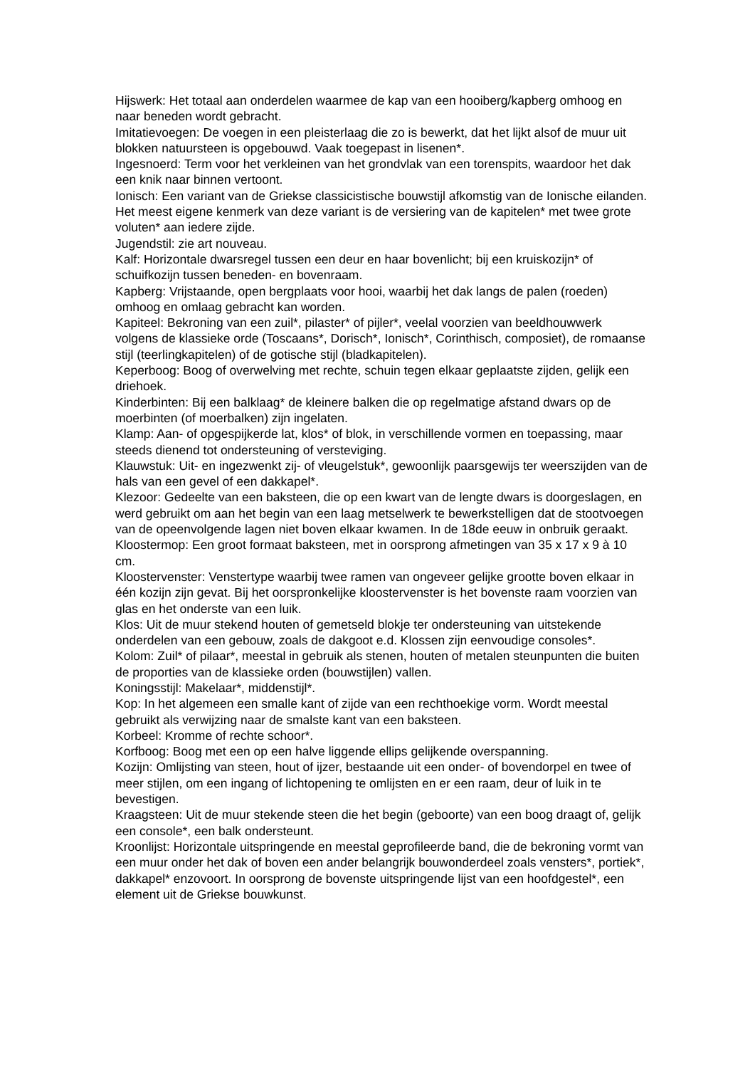Hijswerk: Het totaal aan onderdelen waarmee de kap van een hooiberg/kapberg omhoog en naar beneden wordt gebracht.
Imitatievoegen: De voegen in een pleisterlaag die zo is bewerkt, dat het lijkt alsof de muur uit blokken natuursteen is opgebouwd. Vaak toegepast in lisenen*.
Ingesnoerd: Term voor het verkleinen van het grondvlak van een torenspits, waardoor het dak een knik naar binnen vertoont.
Ionisch: Een variant van de Griekse classicistische bouwstijl afkomstig van de Ionische eilanden. Het meest eigene kenmerk van deze variant is de versiering van de kapitelen* met twee grote voluten* aan iedere zijde.
Jugendstil: zie art nouveau.
Kalf: Horizontale dwarsregel tussen een deur en haar bovenlicht; bij een kruiskozijn* of schuifkozijn tussen beneden- en bovenraam.
Kapberg: Vrijstaande, open bergplaats voor hooi, waarbij het dak langs de palen (roeden) omhoog en omlaag gebracht kan worden.
Kapiteel: Bekroning van een zuil*, pilaster* of pijler*, veelal voorzien van beeldhouwwerk volgens de klassieke orde (Toscaans*, Dorisch*, Ionisch*, Corinthisch, composiet), de romaanse stijl (teerlingkapitelen) of de gotische stijl (bladkapitelen).
Keperboog: Boog of overwelving met rechte, schuin tegen elkaar geplaatste zijden, gelijk een driehoek.
Kinderbinten: Bij een balklaag* de kleinere balken die op regelmatige afstand dwars op de moerbinten (of moerbalken) zijn ingelaten.
Klamp: Aan- of opgespijkerde lat, klos* of blok, in verschillende vormen en toepassing, maar steeds dienend tot ondersteuning of versteviging.
Klauwstuk: Uit- en ingezwenkt zij- of vleugelstuk*, gewoonlijk paarsgewijs ter weerszijden van de hals van een gevel of een dakkapel*.
Klezoor: Gedeelte van een baksteen, die op een kwart van de lengte dwars is doorgeslagen, en werd gebruikt om aan het begin van een laag metselwerk te bewerkstelligen dat de stootvoegen van de opeenvolgende lagen niet boven elkaar kwamen. In de 18de eeuw in onbruik geraakt.
Kloostermop: Een groot formaat baksteen, met in oorsprong afmetingen van 35 x 17 x 9 à 10 cm.
Kloostervenster: Venstertype waarbij twee ramen van ongeveer gelijke grootte boven elkaar in één kozijn zijn gevat. Bij het oorspronkelijke kloostervenster is het bovenste raam voorzien van glas en het onderste van een luik.
Klos: Uit de muur stekend houten of gemetseld blokje ter ondersteuning van uitstekende onderdelen van een gebouw, zoals de dakgoot e.d. Klossen zijn eenvoudige consoles*.
Kolom: Zuil* of pilaar*, meestal in gebruik als stenen, houten of metalen steunpunten die buiten de proporties van de klassieke orden (bouwstijlen) vallen.
Koningsstijl: Makelaar*, middenstijl*.
Kop: In het algemeen een smalle kant of zijde van een rechthoekige vorm. Wordt meestal gebruikt als verwijzing naar de smalste kant van een baksteen.
Korbeel: Kromme of rechte schoor*.
Korfboog: Boog met een op een halve liggende ellips gelijkende overspanning.
Kozijn: Omlijsting van steen, hout of ijzer, bestaande uit een onder- of bovendorpel en twee of meer stijlen, om een ingang of lichtopening te omlijsten en er een raam, deur of luik in te bevestigen.
Kraagsteen: Uit de muur stekende steen die het begin (geboorte) van een boog draagt of, gelijk een console*, een balk ondersteunt.
Kroonlijst: Horizontale uitspringende en meestal geprofileerde band, die de bekroning vormt van een muur onder het dak of boven een ander belangrijk bouwonderdeel zoals vensters*, portiek*, dakkapel* enzovoort. In oorsprong de bovenste uitspringende lijst van een hoofdgestel*, een element uit de Griekse bouwkunst.